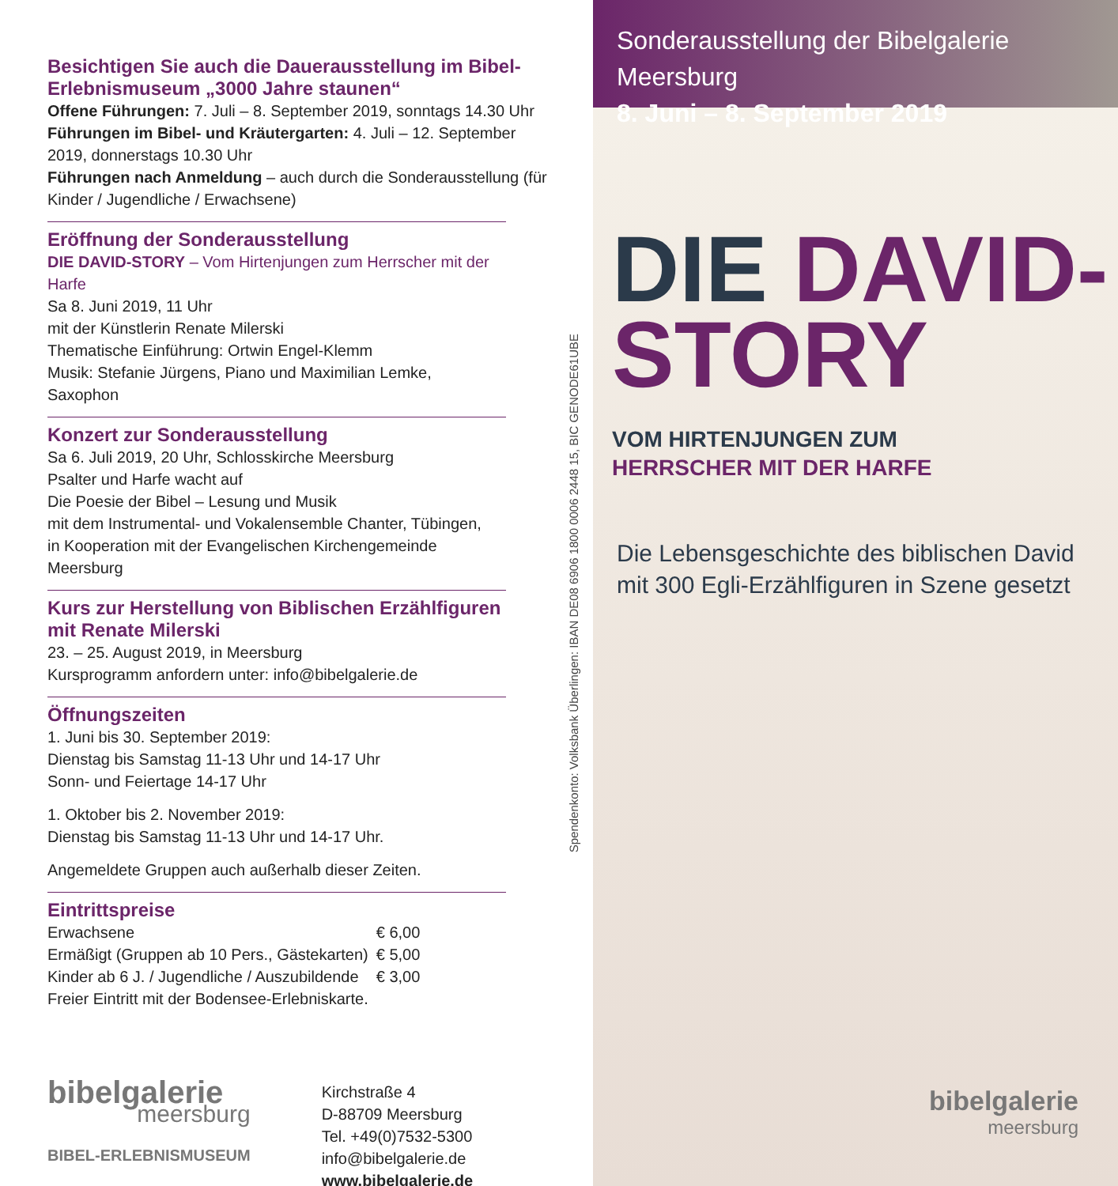Besichtigen Sie auch die Dauerausstellung im Bibel-Erlebnismuseum „3000 Jahre staunen“
Offene Führungen: 7. Juli – 8. September 2019, sonntags 14.30 Uhr
Führungen im Bibel- und Kräutergarten: 4. Juli – 12. September 2019, donnerstags 10.30 Uhr
Führungen nach Anmeldung – auch durch die Sonderausstellung (für Kinder / Jugendliche / Erwachsene)
Eröffnung der Sonderausstellung
DIE DAVID-STORY – Vom Hirtenjungen zum Herrscher mit der Harfe
Sa 8. Juni 2019, 11 Uhr
mit der Künstlerin Renate Milerski
Thematische Einführung: Ortwin Engel-Klemm
Musik: Stefanie Jürgens, Piano und Maximilian Lemke, Saxophon
Konzert zur Sonderausstellung
Sa 6. Juli 2019, 20 Uhr, Schlosskirche Meersburg
Psalter und Harfe wacht auf
Die Poesie der Bibel – Lesung und Musik
mit dem Instrumental- und Vokalensemble Chanter, Tübingen,
in Kooperation mit der Evangelischen Kirchengemeinde Meersburg
Kurs zur Herstellung von Biblischen Erzählfiguren mit Renate Milerski
23. – 25. August 2019, in Meersburg
Kursprogramm anfordern unter: info@bibelgalerie.de
Öffnungszeiten
1. Juni bis 30. September 2019:
Dienstag bis Samstag 11-13 Uhr und 14-17 Uhr
Sonn- und Feiertage 14-17 Uhr
1. Oktober bis 2. November 2019:
Dienstag bis Samstag 11-13 Uhr und 14-17 Uhr.
Angemeldete Gruppen auch außerhalb dieser Zeiten.
Eintrittspreise
| Erwachsene | € 6,00 |
| Ermäßigt (Gruppen ab 10 Pers., Gästekarten) | € 5,00 |
| Kinder ab 6 J. / Jugendliche / Auszubildende | € 3,00 |
Freier Eintritt mit der Bodensee-Erlebniskarte.
bibelgalerie
meersburg
BIBEL-ERLEBNISMUSEUM
Kirchstraße 4
D-88709 Meersburg
Tel. +49(0)7532-5300
info@bibelgalerie.de
www.bibelgalerie.de
Spendenkonto: Volksbank Überlingen: IBAN DE08 6906 1800 0006 2448 15, BIC GENODE61UBE
Sonderausstellung der Bibelgalerie Meersburg
8. Juni – 8. September 2019
DIE DAVID-
STORY VOM HIRTENJUNGEN ZUM
HERRSCHER MIT DER HARFE
Die Lebensgeschichte des biblischen David
mit 300 Egli-Erzählfiguren in Szene gesetzt
bibelgalerie
meersburg